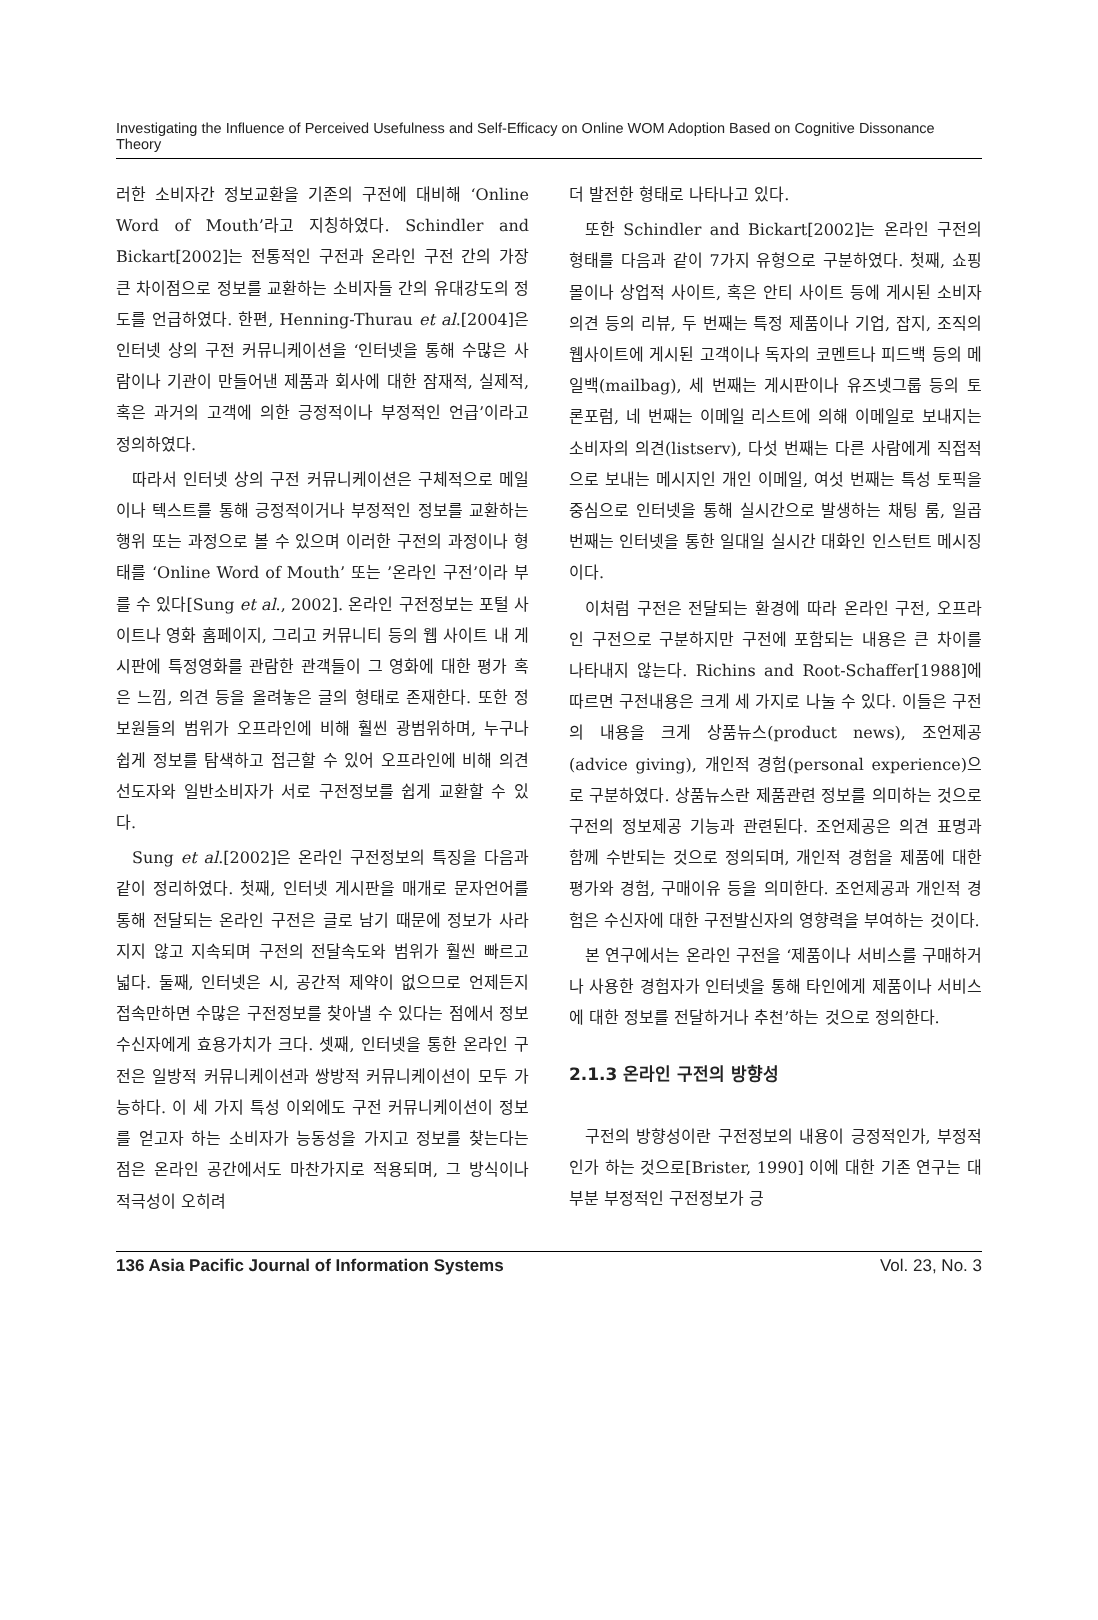Investigating the Influence of Perceived Usefulness and Self-Efficacy on Online WOM Adoption Based on Cognitive Dissonance Theory
러한 소비자간 정보교환을 기존의 구전에 대비해 ‘Online Word of Mouth’라고 지칭하였다. Schindler and Bickart[2002]는 전통적인 구전과 온라인 구전 간의 가장 큰 차이점으로 정보를 교환하는 소비자들 간의 유대강도의 정도를 언급하였다. 한편, Henning-Thurau et al.[2004]은 인터넷 상의 구전 커뮤니케이션을 ‘인터넷을 통해 수많은 사람이나 기관이 만들어낸 제품과 회사에 대한 잠재적, 실제적, 혹은 과거의 고객에 의한 긍정적이나 부정적인 언급’이라고 정의하였다.
따라서 인터넷 상의 구전 커뮤니케이션은 구체적으로 메일이나 텍스트를 통해 긍정적이거나 부정적인 정보를 교환하는 행위 또는 과정으로 볼 수 있으며 이러한 구전의 과정이나 형태를 ‘Online Word of Mouth’ 또는 ’온라인 구전’이라 부를 수 있다[Sung et al., 2002]. 온라인 구전정보는 포털 사이트나 영화 홈페이지, 그리고 커뮤니티 등의 웹 사이트 내 게시판에 특정영화를 관람한 관객들이 그 영화에 대한 평가 혹은 느낌, 의견 등을 올려놓은 글의 형태로 존재한다. 또한 정보원들의 범위가 오프라인에 비해 훨씬 광범위하며, 누구나 쉽게 정보를 탐색하고 접근할 수 있어 오프라인에 비해 의견선도자와 일반소비자가 서로 구전정보를 쉽게 교환할 수 있다.
Sung et al.[2002]은 온라인 구전정보의 특징을 다음과 같이 정리하였다. 첫째, 인터넷 게시판을 매개로 문자언어를 통해 전달되는 온라인 구전은 글로 남기 때문에 정보가 사라지지 않고 지속되며 구전의 전달속도와 범위가 훨씬 빠르고 넓다. 둘째, 인터넷은 시, 공간적 제약이 없으므로 언제든지 접속만하면 수많은 구전정보를 찾아낼 수 있다는 점에서 정보수신자에게 효용가치가 크다. 셋째, 인터넷을 통한 온라인 구전은 일방적 커뮤니케이션과 쌍방적 커뮤니케이션이 모두 가능하다. 이 세 가지 특성 이외에도 구전 커뮤니케이션이 정보를 얻고자 하는 소비자가 능동성을 가지고 정보를 찾는다는 점은 온라인 공간에서도 마찬가지로 적용되며, 그 방식이나 적극성이 오히려
더 발전한 형태로 나타나고 있다.
또한 Schindler and Bickart[2002]는 온라인 구전의 형태를 다음과 같이 7가지 유형으로 구분하였다. 첫째, 쇼핑몰이나 상업적 사이트, 혹은 안티 사이트 등에 게시된 소비자 의견 등의 리뷰, 두 번째는 특정 제품이나 기업, 잡지, 조직의 웹사이트에 게시된 고객이나 독자의 코멘트나 피드백 등의 메일백(mailbag), 세 번째는 게시판이나 유즈넷그룹 등의 토론포럼, 네 번째는 이메일 리스트에 의해 이메일로 보내지는 소비자의 의견(listserv), 다섯 번째는 다른 사람에게 직접적으로 보내는 메시지인 개인 이메일, 여섯 번째는 특성 토픽을 중심으로 인터넷을 통해 실시간으로 발생하는 채팅 룸, 일곱 번째는 인터넷을 통한 일대일 실시간 대화인 인스턴트 메시징이다.
이처럼 구전은 전달되는 환경에 따라 온라인 구전, 오프라인 구전으로 구분하지만 구전에 포함되는 내용은 큰 차이를 나타내지 않는다. Richins and Root-Schaffer[1988]에 따르면 구전내용은 크게 세 가지로 나눌 수 있다. 이들은 구전의 내용을 크게 상품뉴스(product news), 조언제공(advice giving), 개인적 경험(personal experience)으로 구분하였다. 상품뉴스란 제품관련 정보를 의미하는 것으로 구전의 정보제공 기능과 관련된다. 조언제공은 의견 표명과 함께 수반되는 것으로 정의되며, 개인적 경험을 제품에 대한 평가와 경험, 구매이유 등을 의미한다. 조언제공과 개인적 경험은 수신자에 대한 구전발신자의 영향력을 부여하는 것이다.
본 연구에서는 온라인 구전을 ‘제품이나 서비스를 구매하거나 사용한 경험자가 인터넷을 통해 타인에게 제품이나 서비스에 대한 정보를 전달하거나 추천’하는 것으로 정의한다.
2.1.3 온라인 구전의 방향성
구전의 방향성이란 구전정보의 내용이 긍정적인가, 부정적인가 하는 것으로[Brister, 1990] 이에 대한 기존 연구는 대부분 부정적인 구전정보가 긍
136 Asia Pacific Journal of Information Systems Vol. 23, No. 3